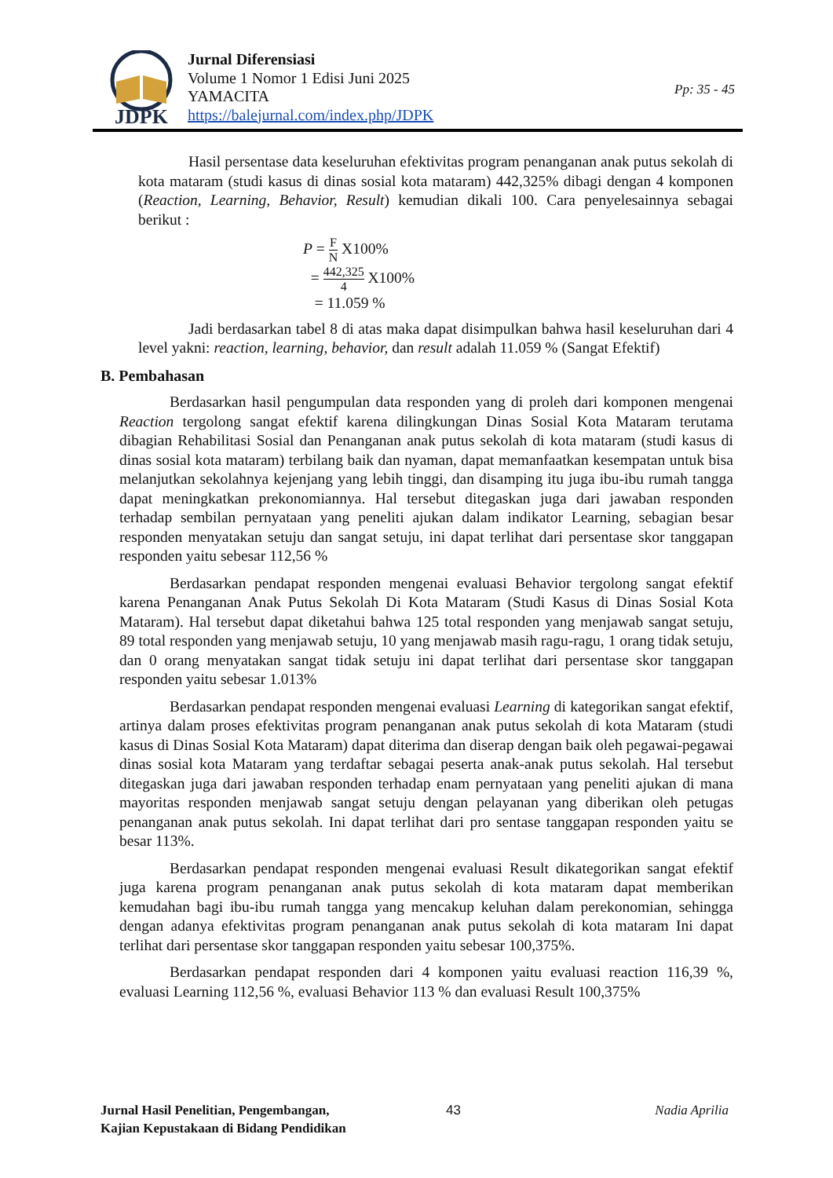JDPK
Jurnal Diferensiasi
Volume 1 Nomor 1 Edisi Juni 2025
YAMACITA
https://balejurnal.com/index.php/JDPK
Pp: 35 - 45
Hasil persentase data keseluruhan efektivitas program penanganan anak putus sekolah di kota mataram (studi kasus di dinas sosial kota mataram) 442,325% dibagi dengan 4 komponen (Reaction, Learning, Behavior, Result) kemudian dikali 100. Cara penyelesainnya sebagai berikut :
P = F N X100%
= 442,325 4 X100%
= 11.059 %
Jadi berdasarkan tabel 8 di atas maka dapat disimpulkan bahwa hasil keseluruhan dari 4 level yakni: reaction, learning, behavior, dan result adalah 11.059 % (Sangat Efektif)
B. Pembahasan
Berdasarkan hasil pengumpulan data responden yang di proleh dari komponen mengenai Reaction tergolong sangat efektif karena dilingkungan Dinas Sosial Kota Mataram terutama dibagian Rehabilitasi Sosial dan Penanganan anak putus sekolah di kota mataram (studi kasus di dinas sosial kota mataram) terbilang baik dan nyaman, dapat memanfaatkan kesempatan untuk bisa melanjutkan sekolahnya kejenjang yang lebih tinggi, dan disamping itu juga ibu-ibu rumah tangga dapat meningkatkan prekonomiannya. Hal tersebut ditegaskan juga dari jawaban responden terhadap sembilan pernyataan yang peneliti ajukan dalam indikator Learning, sebagian besar responden menyatakan setuju dan sangat setuju, ini dapat terlihat dari persentase skor tanggapan responden yaitu sebesar 112,56 %
Berdasarkan pendapat responden mengenai evaluasi Behavior tergolong sangat efektif karena Penanganan Anak Putus Sekolah Di Kota Mataram (Studi Kasus di Dinas Sosial Kota Mataram). Hal tersebut dapat diketahui bahwa 125 total responden yang menjawab sangat setuju, 89 total responden yang menjawab setuju, 10 yang menjawab masih ragu-ragu, 1 orang tidak setuju, dan 0 orang menyatakan sangat tidak setuju ini dapat terlihat dari persentase skor tanggapan responden yaitu sebesar 1.013%
Berdasarkan pendapat responden mengenai evaluasi Learning di kategorikan sangat efektif, artinya dalam proses efektivitas program penanganan anak putus sekolah di kota Mataram (studi kasus di Dinas Sosial Kota Mataram) dapat diterima dan diserap dengan baik oleh pegawai-pegawai dinas sosial kota Mataram yang terdaftar sebagai peserta anak-anak putus sekolah. Hal tersebut ditegaskan juga dari jawaban responden terhadap enam pernyataan yang peneliti ajukan di mana mayoritas responden menjawab sangat setuju dengan pelayanan yang diberikan oleh petugas penanganan anak putus sekolah. Ini dapat terlihat dari pro sentase tanggapan responden yaitu se besar 113%.
Berdasarkan pendapat responden mengenai evaluasi Result dikategorikan sangat efektif juga karena program penanganan anak putus sekolah di kota mataram dapat memberikan kemudahan bagi ibu-ibu rumah tangga yang mencakup keluhan dalam perekonomian, sehingga dengan adanya efektivitas program penanganan anak putus sekolah di kota mataram Ini dapat terlihat dari persentase skor tanggapan responden yaitu sebesar 100,375%.
Berdasarkan pendapat responden dari 4 komponen yaitu evaluasi reaction 116,39 %, evaluasi Learning 112,56 %, evaluasi Behavior 113 % dan evaluasi Result 100,375%
Jurnal Hasil Penelitian, Pengembangan,
Kajian Kepustakaan di Bidang Pendidikan 43 Nadia Aprilia